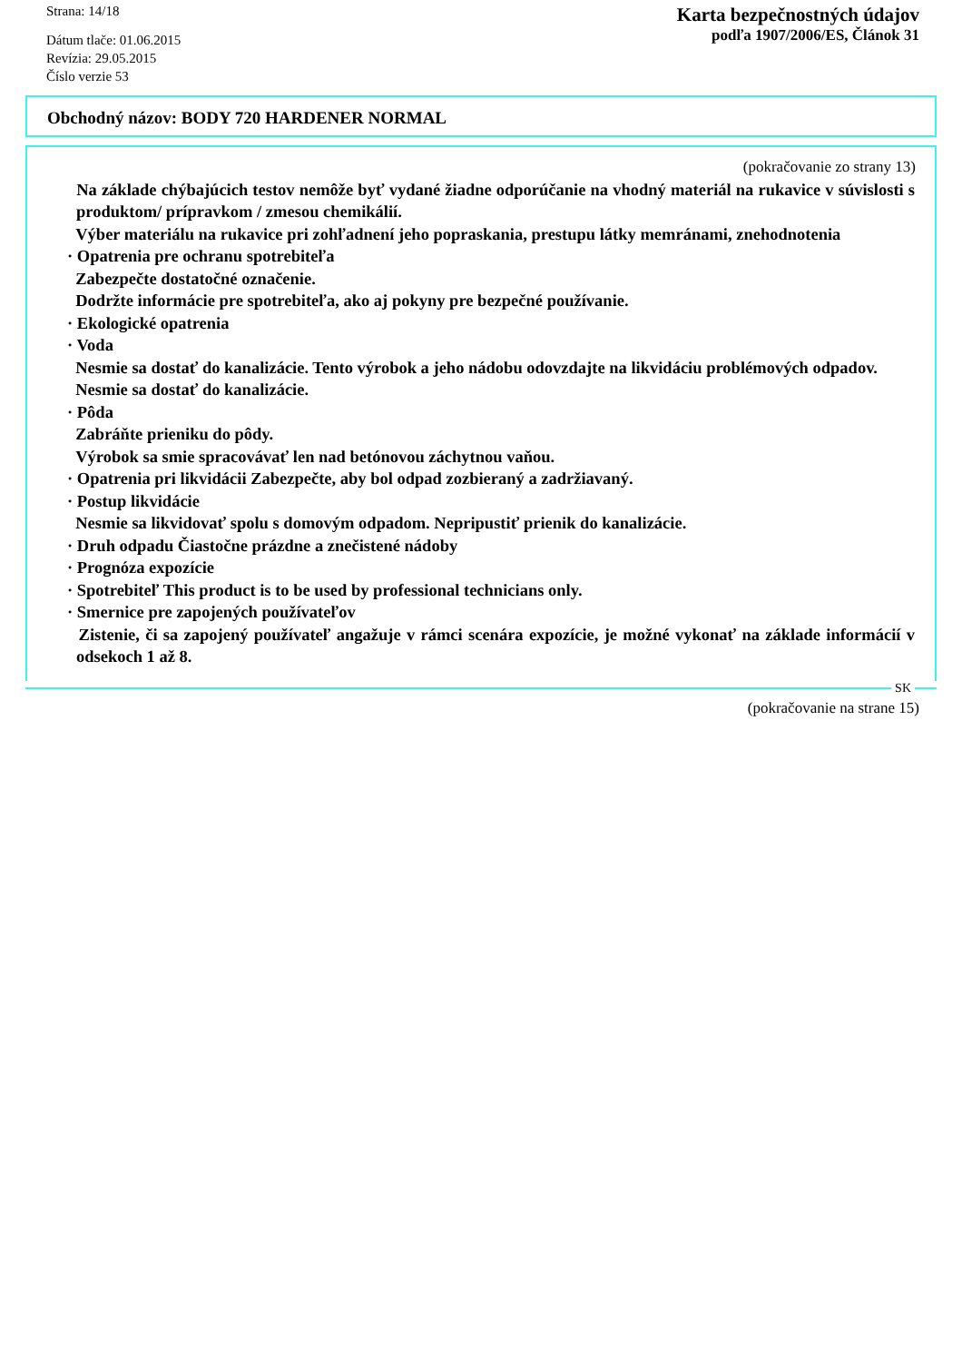Strana: 14/18
Dátum tlače: 01.06.2015
Revízia: 29.05.2015
Číslo verzie 53
Karta bezpečnostných údajov
podľa 1907/2006/ES, Článok 31
Obchodný názov: BODY 720 HARDENER NORMAL
(pokračovanie zo strany 13)
Na základe chýbajúcich testov nemôže byť vydané žiadne odporúčanie na vhodný materiál na rukavice v súvislosti s produktom/ prípravkom / zmesou chemikálií.
Výber materiálu na rukavice pri zohľadnení jeho popraskania, prestupu látky memránami, znehodnotenia
· Opatrenia pre ochranu spotrebiteľa
Zabezpečte dostatočné označenie.
Dodržte informácie pre spotrebiteľa, ako aj pokyny pre bezpečné používanie.
· Ekologické opatrenia
· Voda
Nesmie sa dostať do kanalizácie. Tento výrobok a jeho nádobu odovzdajte na likvidáciu problémových odpadov.
Nesmie sa dostať do kanalizácie.
· Pôda
Zabráňte prieniku do pôdy.
Výrobok sa smie spracovávať len nad betónovou záchytnou vaňou.
· Opatrenia pri likvidácii Zabezpečte, aby bol odpad zozbieraný a zadržiavaný.
· Postup likvidácie
Nesmie sa likvidovať spolu s domovým odpadom. Nepripustiť prienik do kanalizácie.
· Druh odpadu Čiastočne prázdne a znečistené nádoby
· Prognóza expozície
· Spotrebiteľ This product is to be used by professional technicians only.
· Smernice pre zapojených používateľov
Zistenie, či sa zapojený používateľ angažuje v rámci scenára expozície, je možné vykonať na základe informácií v odsekoch 1 až 8.
SK
(pokračovanie na strane 15)